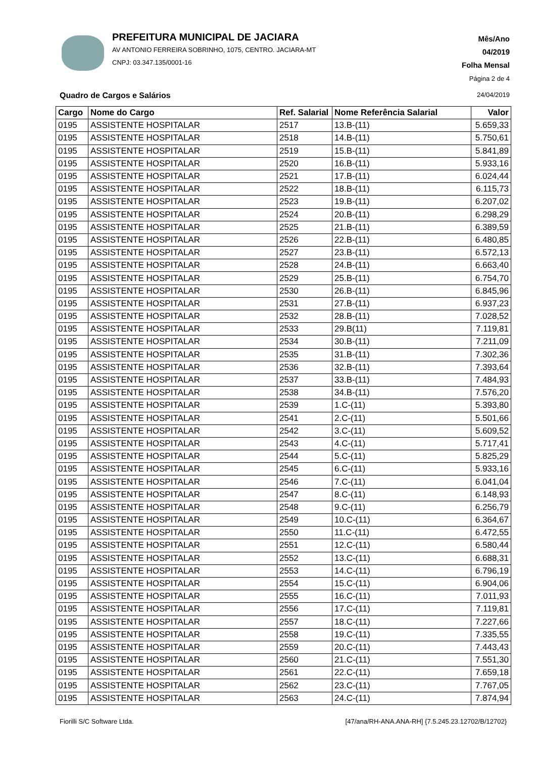PREFEITURA MUNICIPAL DE JACIARA
AV ANTONIO FERREIRA SOBRINHO, 1075, CENTRO. JACIARA-MT
CNPJ: 03.347.135/0001-16
Mês/Ano
04/2019
Folha Mensal
Página 2 de 4
Quadro de Cargos e Salários 24/04/2019
| Cargo | Nome do Cargo | Ref. Salarial | Nome Referência Salarial | Valor |
| --- | --- | --- | --- | --- |
| 0195 | ASSISTENTE HOSPITALAR | 2517 | 13.B-(11) | 5.659,33 |
| 0195 | ASSISTENTE HOSPITALAR | 2518 | 14.B-(11) | 5.750,61 |
| 0195 | ASSISTENTE HOSPITALAR | 2519 | 15.B-(11) | 5.841,89 |
| 0195 | ASSISTENTE HOSPITALAR | 2520 | 16.B-(11) | 5.933,16 |
| 0195 | ASSISTENTE HOSPITALAR | 2521 | 17.B-(11) | 6.024,44 |
| 0195 | ASSISTENTE HOSPITALAR | 2522 | 18.B-(11) | 6.115,73 |
| 0195 | ASSISTENTE HOSPITALAR | 2523 | 19.B-(11) | 6.207,02 |
| 0195 | ASSISTENTE HOSPITALAR | 2524 | 20.B-(11) | 6.298,29 |
| 0195 | ASSISTENTE HOSPITALAR | 2525 | 21.B-(11) | 6.389,59 |
| 0195 | ASSISTENTE HOSPITALAR | 2526 | 22.B-(11) | 6.480,85 |
| 0195 | ASSISTENTE HOSPITALAR | 2527 | 23.B-(11) | 6.572,13 |
| 0195 | ASSISTENTE HOSPITALAR | 2528 | 24.B-(11) | 6.663,40 |
| 0195 | ASSISTENTE HOSPITALAR | 2529 | 25.B-(11) | 6.754,70 |
| 0195 | ASSISTENTE HOSPITALAR | 2530 | 26.B-(11) | 6.845,96 |
| 0195 | ASSISTENTE HOSPITALAR | 2531 | 27.B-(11) | 6.937,23 |
| 0195 | ASSISTENTE HOSPITALAR | 2532 | 28.B-(11) | 7.028,52 |
| 0195 | ASSISTENTE HOSPITALAR | 2533 | 29.B(11) | 7.119,81 |
| 0195 | ASSISTENTE HOSPITALAR | 2534 | 30.B-(11) | 7.211,09 |
| 0195 | ASSISTENTE HOSPITALAR | 2535 | 31.B-(11) | 7.302,36 |
| 0195 | ASSISTENTE HOSPITALAR | 2536 | 32.B-(11) | 7.393,64 |
| 0195 | ASSISTENTE HOSPITALAR | 2537 | 33.B-(11) | 7.484,93 |
| 0195 | ASSISTENTE HOSPITALAR | 2538 | 34.B-(11) | 7.576,20 |
| 0195 | ASSISTENTE HOSPITALAR | 2539 | 1.C-(11) | 5.393,80 |
| 0195 | ASSISTENTE HOSPITALAR | 2541 | 2.C-(11) | 5.501,66 |
| 0195 | ASSISTENTE HOSPITALAR | 2542 | 3.C-(11) | 5.609,52 |
| 0195 | ASSISTENTE HOSPITALAR | 2543 | 4.C-(11) | 5.717,41 |
| 0195 | ASSISTENTE HOSPITALAR | 2544 | 5.C-(11) | 5.825,29 |
| 0195 | ASSISTENTE HOSPITALAR | 2545 | 6.C-(11) | 5.933,16 |
| 0195 | ASSISTENTE HOSPITALAR | 2546 | 7.C-(11) | 6.041,04 |
| 0195 | ASSISTENTE HOSPITALAR | 2547 | 8.C-(11) | 6.148,93 |
| 0195 | ASSISTENTE HOSPITALAR | 2548 | 9.C-(11) | 6.256,79 |
| 0195 | ASSISTENTE HOSPITALAR | 2549 | 10.C-(11) | 6.364,67 |
| 0195 | ASSISTENTE HOSPITALAR | 2550 | 11.C-(11) | 6.472,55 |
| 0195 | ASSISTENTE HOSPITALAR | 2551 | 12.C-(11) | 6.580,44 |
| 0195 | ASSISTENTE HOSPITALAR | 2552 | 13.C-(11) | 6.688,31 |
| 0195 | ASSISTENTE HOSPITALAR | 2553 | 14.C-(11) | 6.796,19 |
| 0195 | ASSISTENTE HOSPITALAR | 2554 | 15.C-(11) | 6.904,06 |
| 0195 | ASSISTENTE HOSPITALAR | 2555 | 16.C-(11) | 7.011,93 |
| 0195 | ASSISTENTE HOSPITALAR | 2556 | 17.C-(11) | 7.119,81 |
| 0195 | ASSISTENTE HOSPITALAR | 2557 | 18.C-(11) | 7.227,66 |
| 0195 | ASSISTENTE HOSPITALAR | 2558 | 19.C-(11) | 7.335,55 |
| 0195 | ASSISTENTE HOSPITALAR | 2559 | 20.C-(11) | 7.443,43 |
| 0195 | ASSISTENTE HOSPITALAR | 2560 | 21.C-(11) | 7.551,30 |
| 0195 | ASSISTENTE HOSPITALAR | 2561 | 22.C-(11) | 7.659,18 |
| 0195 | ASSISTENTE HOSPITALAR | 2562 | 23.C-(11) | 7.767,05 |
| 0195 | ASSISTENTE HOSPITALAR | 2563 | 24.C-(11) | 7.874,94 |
Fiorilli S/C Software Ltda.
[47/ana/RH-ANA.ANA-RH] {7.5.245.23.12702/B/12702}